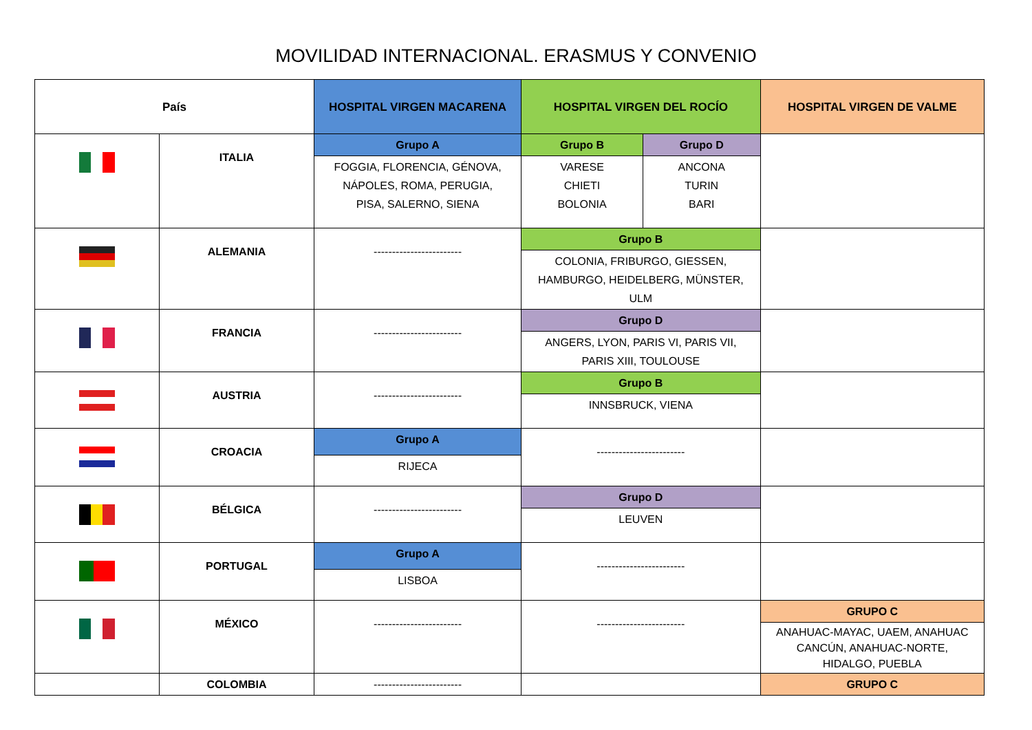MOVILIDAD INTERNACIONAL. ERASMUS Y CONVENIO
| País | | HOSPITAL VIRGEN MACARENA | HOSPITAL VIRGEN DEL ROCÍO | | HOSPITAL VIRGEN DE VALME |
| --- | --- | --- | --- | --- | --- |
| | ITALIA | Grupo A | Grupo B | Grupo D | |
| | | FOGGIA, FLORENCIA, GÉNOVA, NÁPOLES, ROMA, PERUGIA, PISA, SALERNO, SIENA | VARESE CHIETI BOLONIA | ANCONA TURIN BARI | |
| | ALEMANIA | ------------------------ | Grupo B | | |
| | | | COLONIA, FRIBURGO, GIESSEN, HAMBURGO, HEIDELBERG, MÜNSTER, ULM | | |
| | FRANCIA | ------------------------ | Grupo D | | |
| | | | ANGERS, LYON, PARIS VI, PARIS VII, PARIS XIII, TOULOUSE | | |
| | AUSTRIA | ------------------------ | Grupo B | | |
| | | | INNSBRUCK, VIENA | | |
| | CROACIA | Grupo A | ------------------------ | | |
| | | RIJECA | | | |
| | BÉLGICA | ------------------------ | Grupo D | | |
| | | | LEUVEN | | |
| | PORTUGAL | Grupo A | ------------------------ | | |
| | | LISBOA | | | |
| | MÉXICO | ------------------------ | ------------------------ | | GRUPO C |
| | | | | | ANAHUAC-MAYAC, UAEM, ANAHUAC CANCÚN, ANAHUAC-NORTE, HIDALGO, PUEBLA |
| | COLOMBIA | ------------------------ | | | GRUPO C |